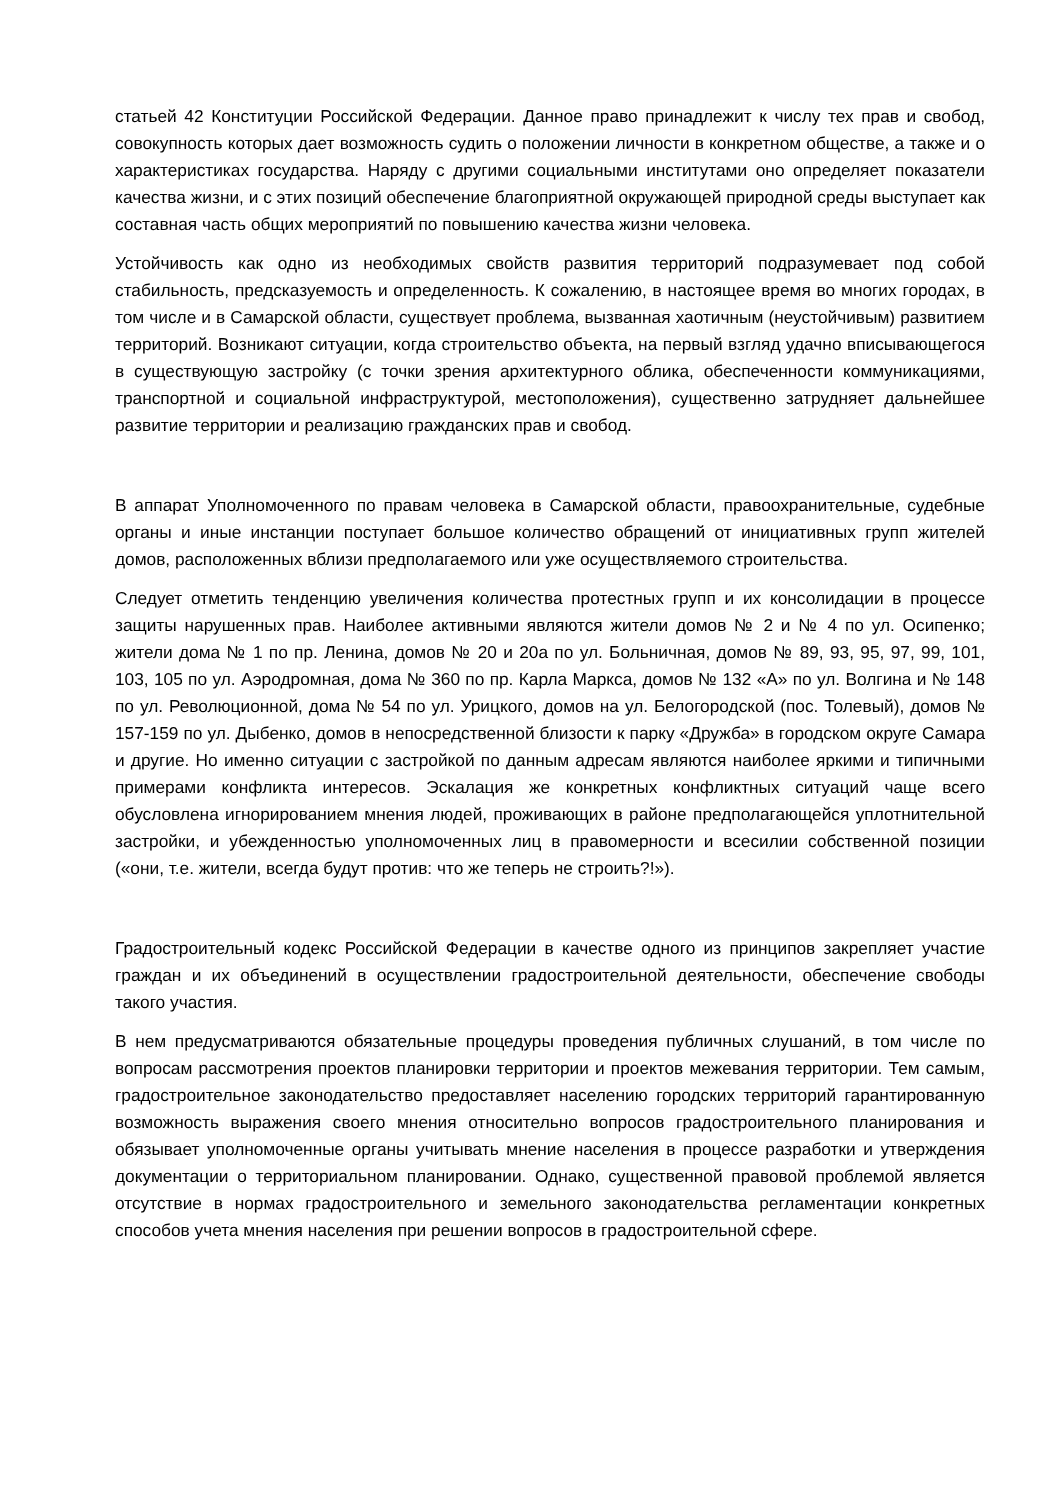статьей 42 Конституции Российской Федерации. Данное право принадлежит к числу тех прав и свобод, совокупность которых дает возможность судить о положении личности в конкретном обществе, а также и о характеристиках государства. Наряду с другими социальными институтами оно определяет показатели качества жизни, и с этих позиций обеспечение благоприятной окружающей природной среды выступает как составная часть общих мероприятий по повышению качества жизни человека.
Устойчивость как одно из необходимых свойств развития территорий подразумевает под собой стабильность, предсказуемость и определенность. К сожалению, в настоящее время во многих городах, в том числе и в Самарской области, существует проблема, вызванная хаотичным (неустойчивым) развитием территорий. Возникают ситуации, когда строительство объекта, на первый взгляд удачно вписывающегося в существующую застройку (с точки зрения архитектурного облика, обеспеченности коммуникациями, транспортной и социальной инфраструктурой, местоположения), существенно затрудняет дальнейшее развитие территории и реализацию гражданских прав и свобод.
В аппарат Уполномоченного по правам человека в Самарской области, правоохранительные, судебные органы и иные инстанции поступает большое количество обращений от инициативных групп жителей домов, расположенных вблизи предполагаемого или уже осуществляемого строительства.
Следует отметить тенденцию увеличения количества протестных групп и их консолидации в процессе защиты нарушенных прав. Наиболее активными являются жители домов № 2 и № 4 по ул. Осипенко; жители дома № 1 по пр. Ленина, домов № 20 и 20а по ул. Больничная, домов № 89, 93, 95, 97, 99, 101, 103, 105 по ул. Аэродромная, дома № 360 по пр. Карла Маркса, домов № 132 «А» по ул. Волгина и № 148 по ул. Революционной, дома № 54 по ул. Урицкого, домов на ул. Белогородской (пос. Толевый), домов № 157-159 по ул. Дыбенко, домов в непосредственной близости к парку «Дружба» в городском округе Самара и другие. Но именно ситуации с застройкой по данным адресам являются наиболее яркими и типичными примерами конфликта интересов. Эскалация же конкретных конфликтных ситуаций чаще всего обусловлена игнорированием мнения людей, проживающих в районе предполагающейся уплотнительной застройки, и убежденностью уполномоченных лиц в правомерности и всесилии собственной позиции («они, т.е. жители, всегда будут против: что же теперь не строить?!»).
Градостроительный кодекс Российской Федерации в качестве одного из принципов закрепляет участие граждан и их объединений в осуществлении градостроительной деятельности, обеспечение свободы такого участия.
В нем предусматриваются обязательные процедуры проведения публичных слушаний, в том числе по вопросам рассмотрения проектов планировки территории и проектов межевания территории. Тем самым, градостроительное законодательство предоставляет населению городских территорий гарантированную возможность выражения своего мнения относительно вопросов градостроительного планирования и обязывает уполномоченные органы учитывать мнение населения в процессе разработки и утверждения документации о территориальном планировании. Однако, существенной правовой проблемой является отсутствие в нормах градостроительного и земельного законодательства регламентации конкретных способов учета мнения населения при решении вопросов в градостроительной сфере.